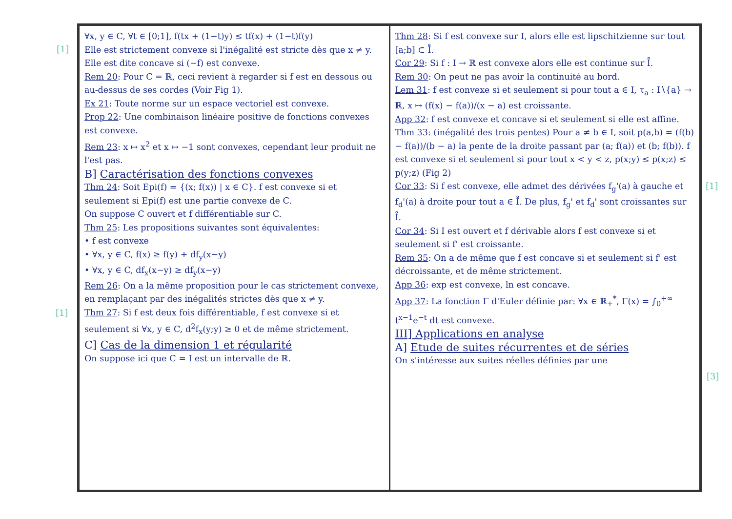[1]
[1]
[1]
[3]
∀x, y ∈ C, ∀t ∈ [0;1], f(tx + (1−t)y) ≤ tf(x) + (1−t)f(y)
Elle est strictement convexe si l'inégalité est stricte dès que x ≠ y. Elle est dite concave si (−f) est convexe.
Rem 20: Pour C = ℝ, ceci revient à regarder si f est en dessous ou au-dessus de ses cordes (Voir Fig 1).
Ex 21: Toute norme sur un espace vectoriel est convexe.
Prop 22: Une combinaison linéaire positive de fonctions convexes est convexe.
Rem 23: x ↦ x<sup>2</sup> et x ↦ −1 sont convexes, cependant leur produit ne l'est pas.
B] Caractérisation des fonctions convexes
Thm 24: Soit Epi(f) = {(x; f(x)) | x ∈ C}. f est convexe si et seulement si Epi(f) est une partie convexe de C.
On suppose C ouvert et f différentiable sur C.
Thm 25: Les propositions suivantes sont équivalentes:
• f est convexe
• ∀x, y ∈ C, f(x) ≥ f(y) + df<sub>y</sub>(x−y)
• ∀x, y ∈ C, df<sub>x</sub>(x−y) ≥ df<sub>y</sub>(x−y)
Rem 26: On a la même proposition pour le cas strictement convexe, en remplaçant par des inégalités strictes dès que x ≠ y.
Thm 27: Si f est deux fois différentiable, f est convexe si et seulement si ∀x, y ∈ C, d<sup>2</sup>f<sub>x</sub>(y;y) ≥ 0 et de même strictement.
C] Cas de la dimension 1 et régularité
On suppose ici que C = I est un intervalle de ℝ.
Thm 28: Si f est convexe sur I, alors elle est lipschitzienne sur tout [a;b] ⊂ I̊.
Cor 29: Si f : I → ℝ est convexe alors elle est continue sur I̊.
Rem 30: On peut ne pas avoir la continuité au bord.
Lem 31: f est convexe si et seulement si pour tout a ∈ I, τ<sub>a</sub> : I∖{a} → ℝ, x ↦ (f(x) − f(a))/(x − a) est croissante.
App 32: f est convexe et concave si et seulement si elle est affine.
Thm 33: (inégalité des trois pentes) Pour a ≠ b ∈ I, soit p(a,b) = (f(b) − f(a))/(b − a) la pente de la droite passant par (a; f(a)) et (b; f(b)). f est convexe si et seulement si pour tout x < y < z, p(x;y) ≤ p(x;z) ≤ p(y;z) (Fig 2)
Cor 33: Si f est convexe, elle admet des dérivées f<sub>g</sub>'(a) à gauche et f<sub>d</sub>'(a) à droite pour tout a ∈ I̊. De plus, f<sub>g</sub>' et f<sub>d</sub>' sont croissantes sur I̊.
Cor 34: Si I est ouvert et f dérivable alors f est convexe si et seulement si f' est croissante.
Rem 35: On a de même que f est concave si et seulement si f' est décroissante, et de même strictement.
App 36: exp est convexe, ln est concave.
App 37: La fonction Γ d'Euler définie par: ∀x ∈ ℝ<sub>+</sub><sup>*</sup>, Γ(x) = ∫<sub>0</sub><sup>+∞</sup> t<sup>x−1</sup>e<sup>−t</sup> dt est convexe.
III] Applications en analyse
A] Etude de suites récurrentes et de séries
On s'intéresse aux suites réelles définies par une